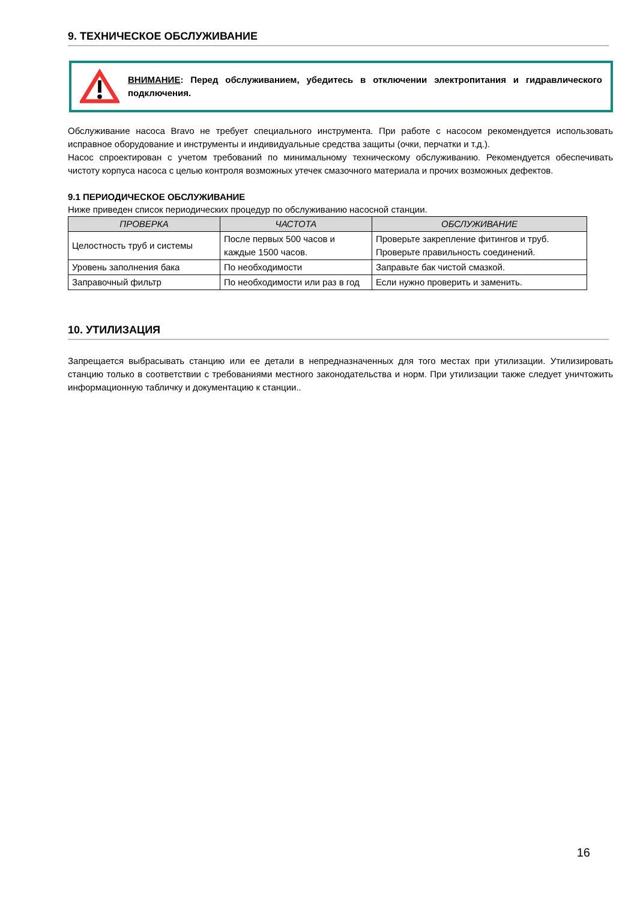9. ТЕХНИЧЕСКОЕ ОБСЛУЖИВАНИЕ
ВНИМАНИЕ: Перед обслуживанием, убедитесь в отключении электропитания и гидравлического подключения.
Обслуживание насоса Bravo не требует специального инструмента. При работе с насосом рекомендуется использовать исправное оборудование и инструменты и индивидуальные средства защиты (очки, перчатки и т.д.).
Насос спроектирован с учетом требований по минимальному техническому обслуживанию. Рекомендуется обеспечивать чистоту корпуса насоса с целью контроля возможных утечек смазочного материала и прочих возможных дефектов.
9.1 ПЕРИОДИЧЕСКОЕ ОБСЛУЖИВАНИЕ
Ниже приведен список периодических процедур по обслуживанию насосной станции.
| ПРОВЕРКА | ЧАСТОТА | ОБСЛУЖИВАНИЕ |
| --- | --- | --- |
| Целостность труб и системы | После первых 500 часов и каждые 1500 часов. | Проверьте закрепление фитингов и труб. Проверьте правильность соединений. |
| Уровень заполнения бака | По необходимости | Заправьте бак чистой смазкой. |
| Заправочный фильтр | По необходимости или раз в год | Если нужно проверить и заменить. |
10. УТИЛИЗАЦИЯ
Запрещается выбрасывать станцию или ее детали в непредназначенных для того местах при утилизации. Утилизировать станцию только в соответствии с требованиями местного законодательства и норм. При утилизации также следует уничтожить информационную табличку и документацию к станции..
16